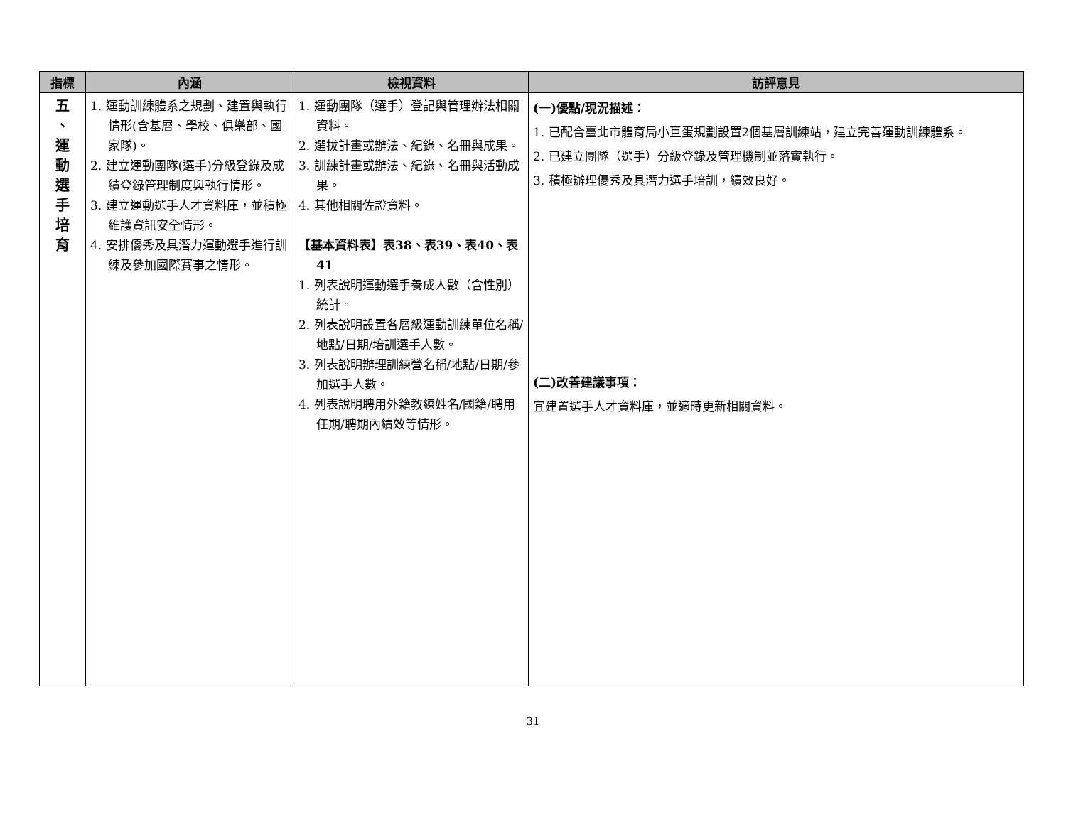| 指標 | 內涵 | 檢視資料 | 訪評意見 |
| --- | --- | --- | --- |
| 五 、 運 動 選 手 培 育 | 1. 運動訓練體系之規劃、建置與執行情形(含基層、學校、俱樂部、國家隊)。 2. 建立運動團隊(選手)分級登錄及成績登錄管理制度與執行情形。 3. 建立運動選手人才資料庫，並積極維護資訊安全情形。 4. 安排優秀及具潛力運動選手進行訓練及參加國際賽事之情形。 | 1. 運動團隊（選手）登記與管理辦法相關資料。 2. 選拔計畫或辦法、紀錄、名冊與成果。 3. 訓練計畫或辦法、紀錄、名冊與活動成果。 4. 其他相關佐證資料。 【基本資料表】表38、表39、表40、表41 1. 列表說明運動選手養成人數（含性別）統計。 2. 列表說明設置各層級運動訓練單位名稱/地點/日期/培訓選手人數。 3. 列表說明辦理訓練營名稱/地點/日期/參加選手人數。 4. 列表說明聘用外籍教練姓名/國籍/聘用任期/聘期內績效等情形。 | (一)優點/現況描述： 1. 已配合臺北市體育局小巨蛋規劃設置2個基層訓練站，建立完善運動訓練體系。 2. 已建立團隊（選手）分級登錄及管理機制並落實執行。 3. 積極辦理優秀及具潛力選手培訓，績效良好。 (二)改善建議事項： 宜建置選手人才資料庫，並適時更新相關資料。 |
31